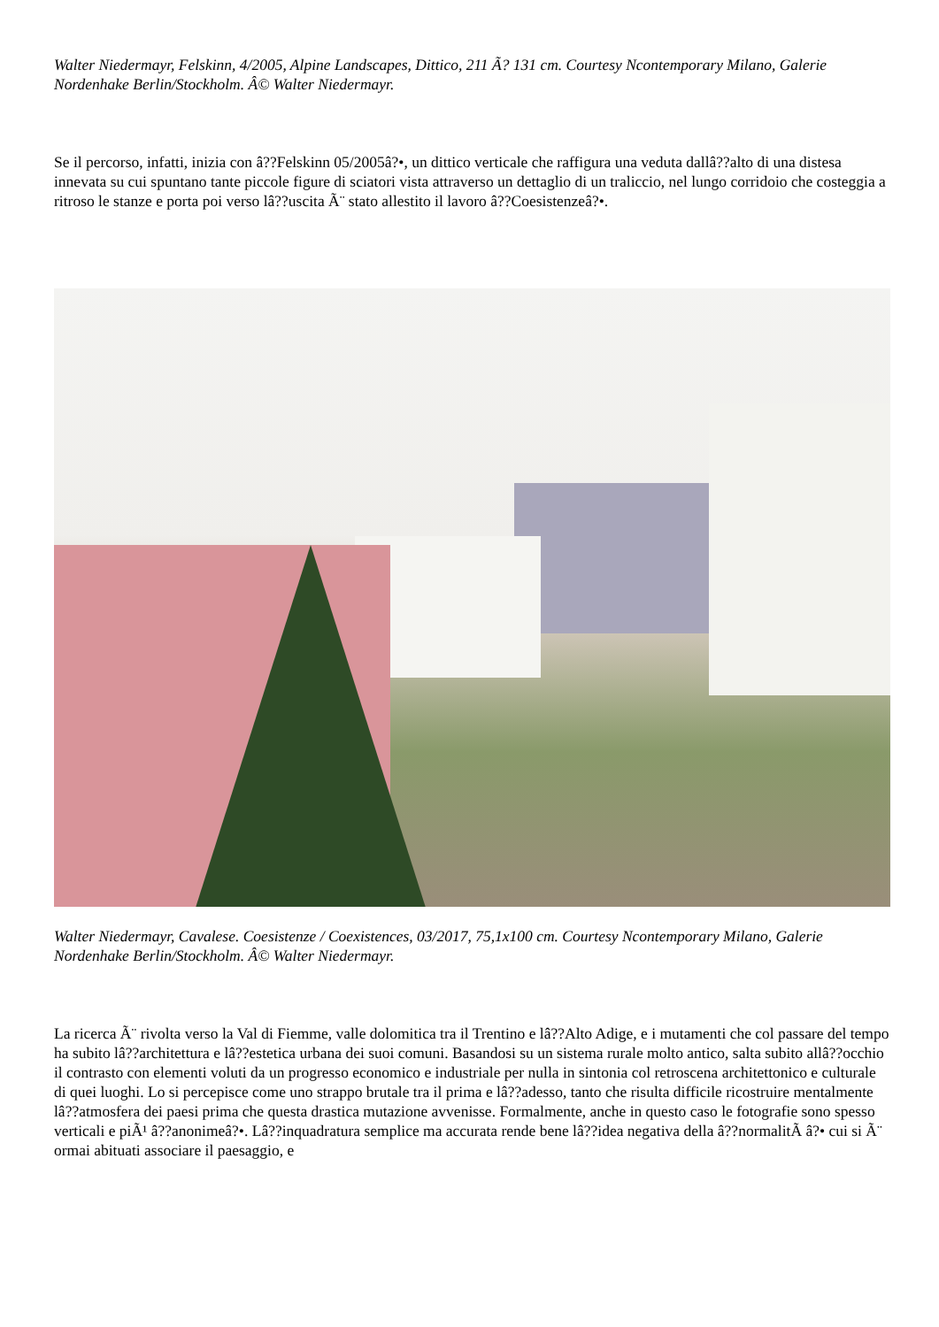Walter Niedermayr, Felskinn, 4/2005, Alpine Landscapes, Dittico, 211 Ã? 131 cm. Courtesy Ncontemporary Milano, Galerie Nordenhake Berlin/Stockholm. Â© Walter Niedermayr.
Se il percorso, infatti, inizia con â??Felskinn 05/2005â?•, un dittico verticale che raffigura una veduta dallâ??alto di una distesa innevata su cui spuntano tante piccole figure di sciatori vista attraverso un dettaglio di un traliccio, nel lungo corridoio che costeggia a ritroso le stanze e porta poi verso lâ??uscita Ã¨ stato allestito il lavoro â??Coesistenzeâ?•.
Walter Niedermayr, Cavalese. Coesistenze / Coexistences, 03/2017, 75,1x100 cm. Courtesy Ncontemporary Milano, Galerie Nordenhake Berlin/Stockholm. Â© Walter Niedermayr.
La ricerca Ã¨ rivolta verso la Val di Fiemme, valle dolomitica tra il Trentino e lâ??Alto Adige, e i mutamenti che col passare del tempo ha subito lâ??architettura e lâ??estetica urbana dei suoi comuni. Basandosi su un sistema rurale molto antico, salta subito allâ??occhio il contrasto con elementi voluti da un progresso economico e industriale per nulla in sintonia col retroscena architettonico e culturale di quei luoghi. Lo si percepisce come uno strappo brutale tra il prima e lâ??adesso, tanto che risulta difficile ricostruire mentalmente lâ??atmosfera dei paesi prima che questa drastica mutazione avvenisse. Formalmente, anche in questo caso le fotografie sono spesso verticali e piÃ¹ â??anonimeâ?•. Lâ??inquadratura semplice ma accurata rende bene lâ??idea negativa della â??normalitÃ â?• cui si Ã¨ ormai abituati associare il paesaggio, e